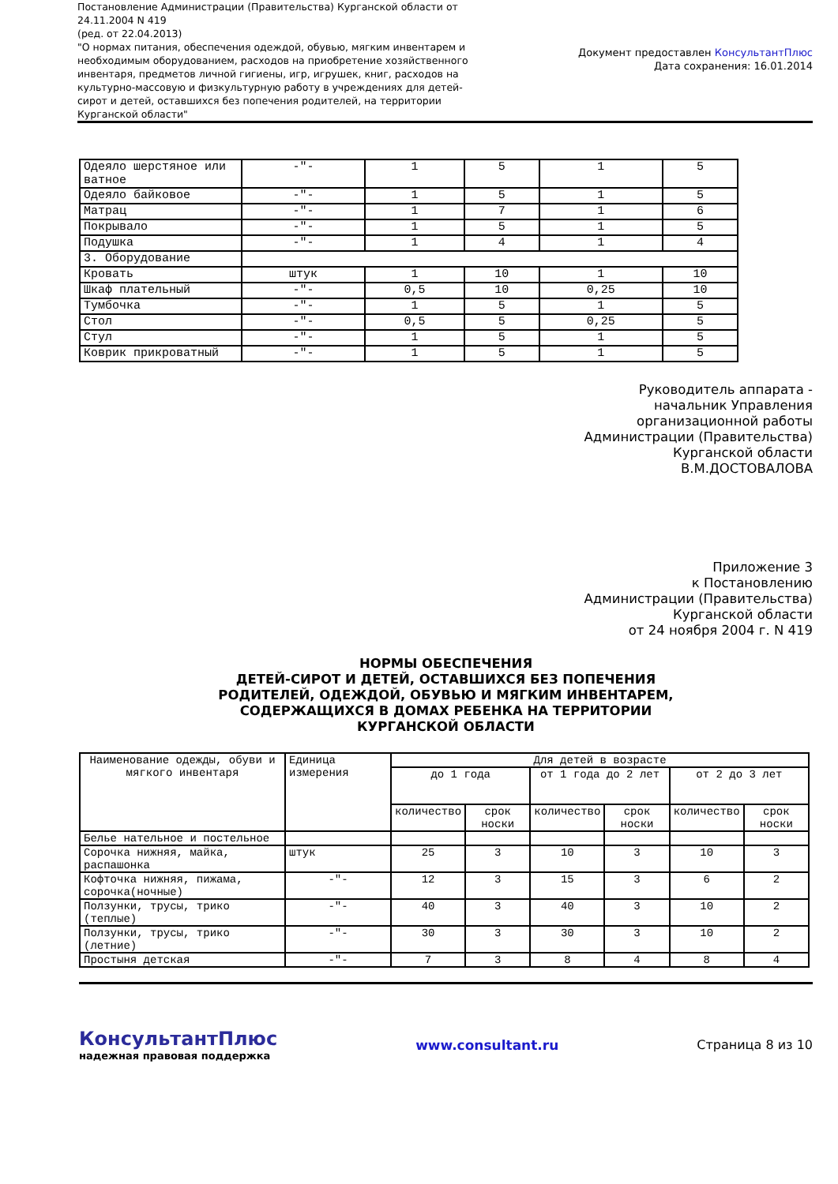Постановление Администрации (Правительства) Курганской области от 24.11.2004 N 419
(ред. от 22.04.2013)
"О нормах питания, обеспечения одеждой, обувью, мягким инвентарем и необходимым оборудованием, расходов на приобретение хозяйственного инвентаря, предметов личной гигиены, игр, игрушек, книг, расходов на культурно-массовую и физкультурную работу в учреждениях для детей-сирот и детей, оставшихся без попечения родителей, на территории Курганской области"
Документ предоставлен КонсультантПлюс
Дата сохранения: 16.01.2014
| Одеяло шерстяное или ватное | -"- | 1 | 5 | 1 | 5 |
| Одеяло байковое | -"- | 1 | 5 | 1 | 5 |
| Матрац | -"- | 1 | 7 | 1 | 6 |
| Покрывало | -"- | 1 | 5 | 1 | 5 |
| Подушка | -"- | 1 | 4 | 1 | 4 |
| 3. Оборудование | | | | | |
| Кровать | штук | 1 | 10 | 1 | 10 |
| Шкаф плательный | -"- | 0,5 | 10 | 0,25 | 10 |
| Тумбочка | -"- | 1 | 5 | 1 | 5 |
| Стол | -"- | 0,5 | 5 | 0,25 | 5 |
| Стул | -"- | 1 | 5 | 1 | 5 |
| Коврик прикроватный | -"- | 1 | 5 | 1 | 5 |
Руководитель аппарата -
начальник Управления
организационной работы
Администрации (Правительства)
Курганской области
В.М.ДОСТОВАЛОВА
Приложение 3
к Постановлению
Администрации (Правительства)
Курганской области
от 24 ноября 2004 г. N 419
НОРМЫ ОБЕСПЕЧЕНИЯ
ДЕТЕЙ-СИРОТ И ДЕТЕЙ, ОСТАВШИХСЯ БЕЗ ПОПЕЧЕНИЯ
РОДИТЕЛЕЙ, ОДЕЖДОЙ, ОБУВЬЮ И МЯГКИМ ИНВЕНТАРЕМ,
СОДЕРЖАЩИХСЯ В ДОМАХ РЕБЕНКА НА ТЕРРИТОРИИ
КУРГАНСКОЙ ОБЛАСТИ
| Наименование одежды, обуви и мягкого инвентаря | Единица измерения | Для детей в возрасте | | | | | |
| --- | --- | --- | --- | --- | --- | --- | --- |
| | | до 1 года | | от 1 года до 2 лет | | от 2 до 3 лет | |
| | | количество | срок носки | количество | срок носки | количество | срок носки |
| Белье нательное и постельное | | | | | | | |
| Сорочка нижняя, майка, распашонка | штук | 25 | 3 | 10 | 3 | 10 | 3 |
| Кофточка нижняя, пижама, сорочка(ночные) | -"- | 12 | 3 | 15 | 3 | 6 | 2 |
| Ползунки, трусы, трико (теплые) | -"- | 40 | 3 | 40 | 3 | 10 | 2 |
| Ползунки, трусы, трико (летние) | -"- | 30 | 3 | 30 | 3 | 10 | 2 |
| Простыня детская | -"- | 7 | 3 | 8 | 4 | 8 | 4 |
КонсультантПлюс
надежная правовая поддержка
www.consultant.ru Страница 8 из 10